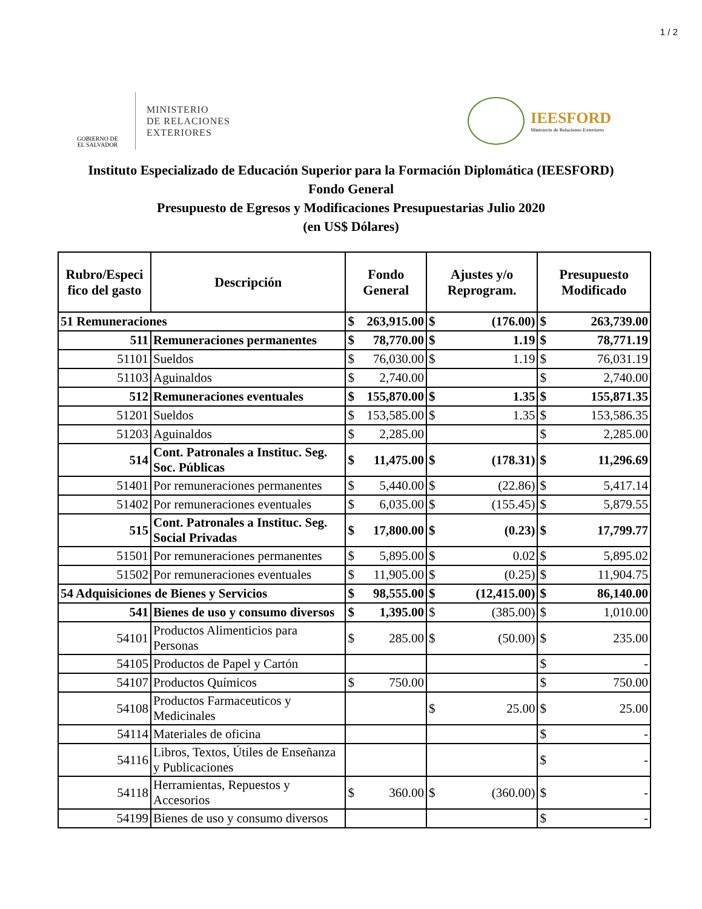1 / 2
GOBIERNO DE
EL SALVADOR
MINISTERIO
DE RELACIONES
EXTERIORES
IEESFORD
Ministerio de Relaciones Exteriores
Instituto Especializado de Educación Superior para la Formación Diplomática (IEESFORD)
Fondo General
Presupuesto de Egresos y Modificaciones Presupuestarias Julio 2020
(en US$ Dólares)
| Rubro/Especi fico del gasto | Descripción | Fondo General | Ajustes y/o Reprogram. | Presupuesto Modificado |
| --- | --- | --- | --- | --- |
| 51 Remuneraciones | | $ 263,915.00 | $ (176.00) | $ 263,739.00 |
| 511 | Remuneraciones permanentes | $ 78,770.00 | $ 1.19 | $ 78,771.19 |
| 51101 | Sueldos | $ 76,030.00 | $ 1.19 | $ 76,031.19 |
| 51103 | Aguinaldos | $ 2,740.00 | | $ 2,740.00 |
| 512 | Remuneraciones eventuales | $ 155,870.00 | $ 1.35 | $ 155,871.35 |
| 51201 | Sueldos | $ 153,585.00 | $ 1.35 | $ 153,586.35 |
| 51203 | Aguinaldos | $ 2,285.00 | | $ 2,285.00 |
| 514 | Cont. Patronales a Instituc. Seg. Soc. Públicas | $ 11,475.00 | $ (178.31) | $ 11,296.69 |
| 51401 | Por remuneraciones permanentes | $ 5,440.00 | $ (22.86) | $ 5,417.14 |
| 51402 | Por remuneraciones eventuales | $ 6,035.00 | $ (155.45) | $ 5,879.55 |
| 515 | Cont. Patronales a Instituc. Seg. Social Privadas | $ 17,800.00 | $ (0.23) | $ 17,799.77 |
| 51501 | Por remuneraciones permanentes | $ 5,895.00 | $ 0.02 | $ 5,895.02 |
| 51502 | Por remuneraciones eventuales | $ 11,905.00 | $ (0.25) | $ 11,904.75 |
| 54 Adquisiciones de Bienes y Servicios | | $ 98,555.00 | $ (12,415.00) | $ 86,140.00 |
| 541 | Bienes de uso y consumo diversos | $ 1,395.00 | $ (385.00) | $ 1,010.00 |
| 54101 | Productos Alimenticios para Personas | $ 285.00 | $ (50.00) | $ 235.00 |
| 54105 | Productos de Papel y Cartón | | | $ - |
| 54107 | Productos Químicos | $ 750.00 | | $ 750.00 |
| 54108 | Productos Farmaceuticos y Medicinales | | $ 25.00 | $ 25.00 |
| 54114 | Materiales de oficina | | | $ - |
| 54116 | Libros, Textos, Útiles de Enseñanza y Publicaciones | | | $ - |
| 54118 | Herramientas, Repuestos y Accesorios | $ 360.00 | $ (360.00) | $ - |
| 54199 | Bienes de uso y consumo diversos | | | $ - |